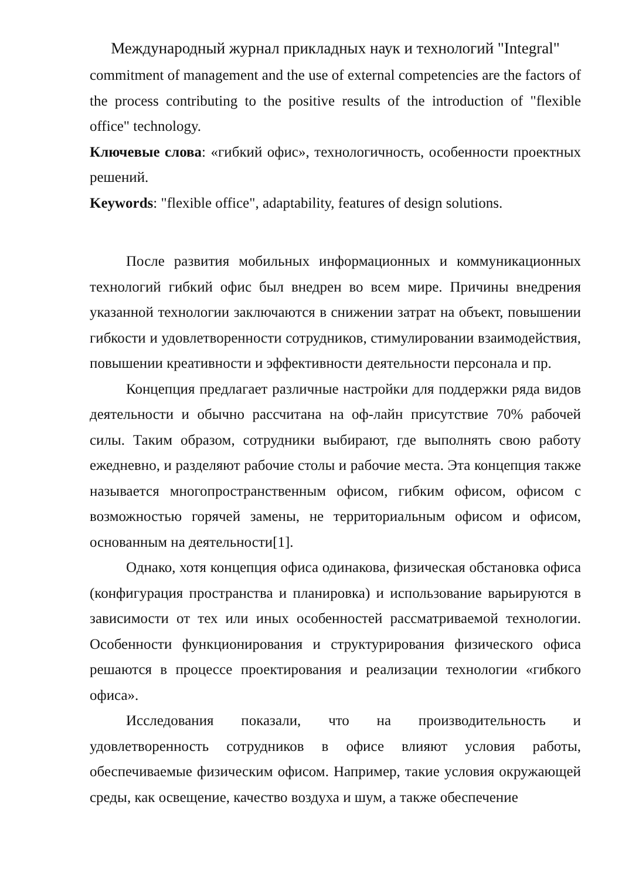Международный журнал прикладных наук и технологий "Integral"
commitment of management and the use of external competencies are the factors of the process contributing to the positive results of the introduction of "flexible office" technology.
Ключевые слова: «гибкий офис», технологичность, особенности проектных решений.
Keywords: "flexible office", adaptability, features of design solutions.
После развития мобильных информационных и коммуникационных технологий гибкий офис был внедрен во всем мире. Причины внедрения указанной технологии заключаются в снижении затрат на объект, повышении гибкости и удовлетворенности сотрудников, стимулировании взаимодействия, повышении креативности и эффективности деятельности персонала и пр.
Концепция предлагает различные настройки для поддержки ряда видов деятельности и обычно рассчитана на оф-лайн присутствие 70% рабочей силы. Таким образом, сотрудники выбирают, где выполнять свою работу ежедневно, и разделяют рабочие столы и рабочие места. Эта концепция также называется многопространственным офисом, гибким офисом, офисом с возможностью горячей замены, не территориальным офисом и офисом, основанным на деятельности[1].
Однако, хотя концепция офиса одинакова, физическая обстановка офиса (конфигурация пространства и планировка) и использование варьируются в зависимости от тех или иных особенностей рассматриваемой технологии. Особенности функционирования и структурирования физического офиса решаются в процессе проектирования и реализации технологии «гибкого офиса».
Исследования показали, что на производительность и удовлетворенность сотрудников в офисе влияют условия работы, обеспечиваемые физическим офисом. Например, такие условия окружающей среды, как освещение, качество воздуха и шум, а также обеспечение